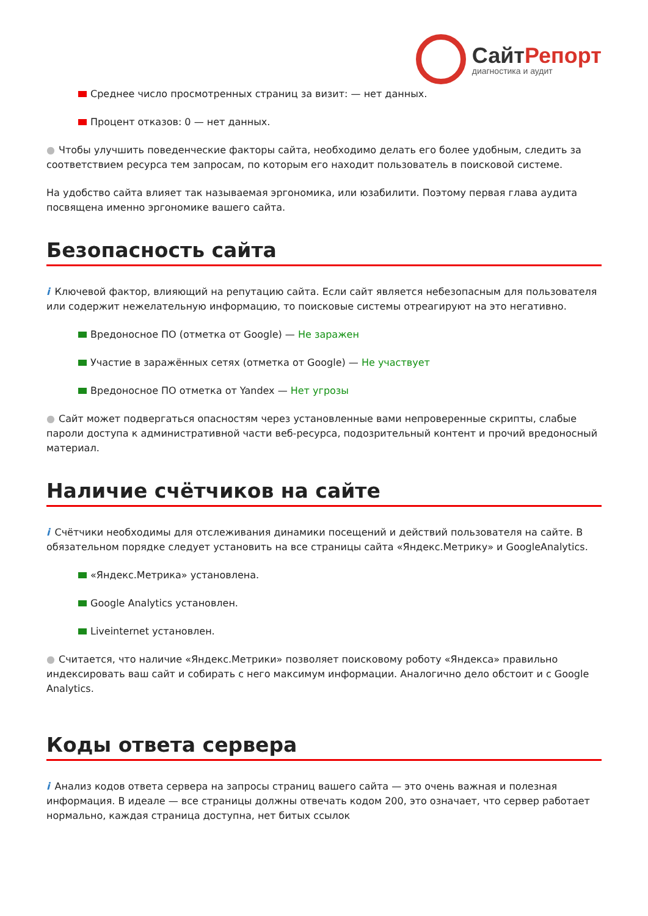СайтРепорт
диагностика и аудит
Среднее число просмотренных страниц за визит: — нет данных.
Процент отказов: 0 — нет данных.
● Чтобы улучшить поведенческие факторы сайта, необходимо делать его более удобным, следить за соответствием ресурса тем запросам, по которым его находит пользователь в поисковой системе.
На удобство сайта влияет так называемая эргономика, или юзабилити. Поэтому первая глава аудита посвящена именно эргономике вашего сайта.
Безопасность сайта
i Ключевой фактор, влияющий на репутацию сайта. Если сайт является небезопасным для пользователя или содержит нежелательную информацию, то поисковые системы отреагируют на это негативно.
Вредоносное ПО (отметка от Google) — Не заражен
Участие в заражённых сетях (отметка от Google) — Не участвует
Вредоносное ПО отметка от Yandex — Нет угрозы
● Сайт может подвергаться опасностям через установленные вами непроверенные скрипты, слабые пароли доступа к административной части веб-ресурса, подозрительный контент и прочий вредоносный материал.
Наличие счётчиков на сайте
i Счётчики необходимы для отслеживания динамики посещений и действий пользователя на сайте. В обязательном порядке следует установить на все страницы сайта «Яндекс.Метрику» и GoogleAnalytics.
«Яндекс.Метрика» установлена.
Google Analytics установлен.
Liveinternet установлен.
● Считается, что наличие «Яндекс.Метрики» позволяет поисковому роботу «Яндекса» правильно индексировать ваш сайт и собирать с него максимум информации. Аналогично дело обстоит и с Google Analytics.
Коды ответа сервера
i Анализ кодов ответа сервера на запросы страниц вашего сайта — это очень важная и полезная информация. В идеале — все страницы должны отвечать кодом 200, это означает, что сервер работает нормально, каждая страница доступна, нет битых ссылок